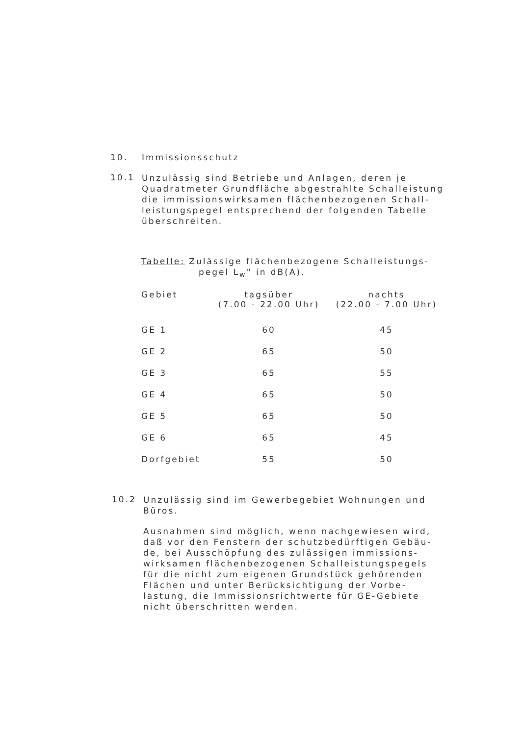10. Immissionsschutz
10.1
Unzulässig sind Betriebe und Anlagen, deren je
Quadratmeter Grundfläche abgestrahlte Schalleistung
die immissionswirksamen flächenbezogenen Schall-
leistungspegel entsprechend der folgenden Tabelle
überschreiten.
Tabelle: Zulässige flächenbezogene Schalleistungs-
pegel L<sub>w</sub>" in dB(A).
| Gebiet | tagsüber (7.00 - 22.00 Uhr) | nachts (22.00 - 7.00 Uhr) |
| --- | --- | --- |
| GE 1 | 60 | 45 |
| GE 2 | 65 | 50 |
| GE 3 | 65 | 55 |
| GE 4 | 65 | 50 |
| GE 5 | 65 | 50 |
| GE 6 | 65 | 45 |
| Dorfgebiet | 55 | 50 |
10.2
Unzulässig sind im Gewerbegebiet Wohnungen und
Büros.
Ausnahmen sind möglich, wenn nachgewiesen wird,
daß vor den Fenstern der schutzbedürftigen Gebäu-
de, bei Ausschöpfung des zulässigen immissions-
wirksamen flächenbezogenen Schalleistungspegels
für die nicht zum eigenen Grundstück gehörenden
Flächen und unter Berücksichtigung der Vorbe-
lastung, die Immissionsrichtwerte für GE-Gebiete
nicht überschritten werden.